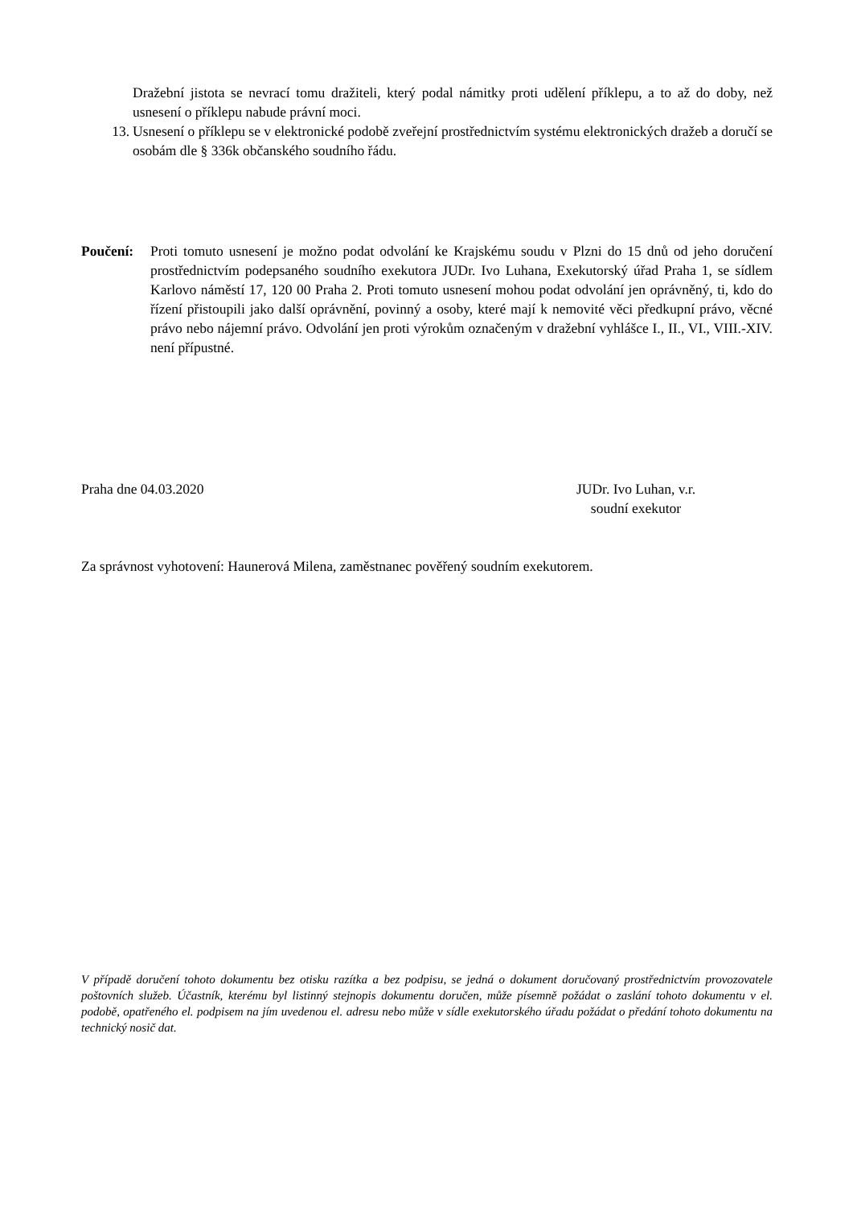Dražební jistota se nevrací tomu dražiteli, který podal námitky proti udělení příklepu, a to až do doby, než usnesení o příklepu nabude právní moci.
13. Usnesení o příklepu se v elektronické podobě zveřejní prostřednictvím systému elektronických dražeb a doručí se osobám dle § 336k občanského soudního řádu.
Poučení: Proti tomuto usnesení je možno podat odvolání ke Krajskému soudu v Plzni do 15 dnů od jeho doručení prostřednictvím podepsaného soudního exekutora JUDr. Ivo Luhana, Exekutorský úřad Praha 1, se sídlem Karlovo náměstí 17, 120 00 Praha 2. Proti tomuto usnesení mohou podat odvolání jen oprávněný, ti, kdo do řízení přistoupili jako další oprávnění, povinný a osoby, které mají k nemovité věci předkupní právo, věcné právo nebo nájemní právo. Odvolání jen proti výrokům označeným v dražební vyhlášce I., II., VI., VIII.-XIV. není přípustné.
Praha dne 04.03.2020 JUDr. Ivo Luhan, v.r.
soudní exekutor
Za správnost vyhotovení: Haunerová Milena, zaměstnanec pověřený soudním exekutorem.
V případě doručení tohoto dokumentu bez otisku razítka a bez podpisu, se jedná o dokument doručovaný prostřednictvím provozovatele poštovních služeb. Účastník, kterému byl listinný stejnopis dokumentu doručen, může písemně požádat o zaslání tohoto dokumentu v el. podobě, opatřeného el. podpisem na jím uvedenou el. adresu nebo může v sídle exekutorského úřadu požádat o předání tohoto dokumentu na technický nosič dat.